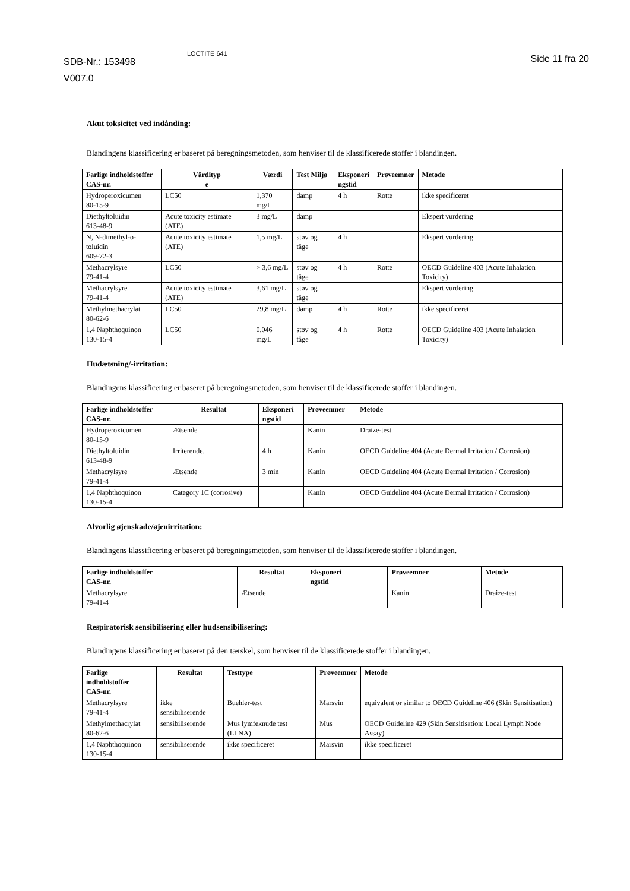SDB-Nr.: 153498
V007.0
LOCTITE 641 Side 11 fra 20
Akut toksicitet ved indånding:
Blandingens klassificering er baseret på beregningsmetoden, som henviser til de klassificerede stoffer i blandingen.
| Farlige indholdstoffer CAS-nr. | Värdityp e | Værdi | Test Miljø | Eksponeri ngstid | Prøveemner | Metode |
| --- | --- | --- | --- | --- | --- | --- |
| Hydroperoxicumen 80-15-9 | LC50 | 1,370 mg/L | damp | 4 h | Rotte | ikke specificeret |
| Diethyltoluidin 613-48-9 | Acute toxicity estimate (ATE) | 3 mg/L | damp | | | Ekspert vurdering |
| N, N-dimethyl-o-toluidin 609-72-3 | Acute toxicity estimate (ATE) | 1,5 mg/L | støv og tåge | 4 h | | Ekspert vurdering |
| Methacrylsyre 79-41-4 | LC50 | > 3,6 mg/L | støv og tåge | 4 h | Rotte | OECD Guideline 403 (Acute Inhalation Toxicity) |
| Methacrylsyre 79-41-4 | Acute toxicity estimate (ATE) | 3,61 mg/L | støv og tåge | | | Ekspert vurdering |
| Methylmethacrylat 80-62-6 | LC50 | 29,8 mg/L | damp | 4 h | Rotte | ikke specificeret |
| 1,4 Naphthoquinon 130-15-4 | LC50 | 0,046 mg/L | støv og tåge | 4 h | Rotte | OECD Guideline 403 (Acute Inhalation Toxicity) |
Hudætsning/-irritation:
Blandingens klassificering er baseret på beregningsmetoden, som henviser til de klassificerede stoffer i blandingen.
| Farlige indholdstoffer CAS-nr. | Resultat | Eksponeri ngstid | Prøveemner | Metode |
| --- | --- | --- | --- | --- |
| Hydroperoxicumen 80-15-9 | Ætsende | | Kanin | Draize-test |
| Diethyltoluidin 613-48-9 | Irriterende. | 4 h | Kanin | OECD Guideline 404 (Acute Dermal Irritation / Corrosion) |
| Methacrylsyre 79-41-4 | Ætsende | 3 min | Kanin | OECD Guideline 404 (Acute Dermal Irritation / Corrosion) |
| 1,4 Naphthoquinon 130-15-4 | Category 1C (corrosive) | | Kanin | OECD Guideline 404 (Acute Dermal Irritation / Corrosion) |
Alvorlig øjenskade/øjenirritation:
Blandingens klassificering er baseret på beregningsmetoden, som henviser til de klassificerede stoffer i blandingen.
| Farlige indholdstoffer CAS-nr. | Resultat | Eksponeri ngstid | Prøveemner | Metode |
| --- | --- | --- | --- | --- |
| Methacrylsyre 79-41-4 | Ætsende | | Kanin | Draize-test |
Respiratorisk sensibilisering eller hudsensibilisering:
Blandingens klassificering er baseret på den tærskel, som henviser til de klassificerede stoffer i blandingen.
| Farlige indholdstoffer CAS-nr. | Resultat | Testtype | Prøveemner | Metode |
| --- | --- | --- | --- | --- |
| Methacrylsyre 79-41-4 | ikke sensibiliserende | Buehler-test | Marsvin | equivalent or similar to OECD Guideline 406 (Skin Sensitisation) |
| Methylmethacrylat 80-62-6 | sensibiliserende | Mus lymfeknude test (LLNA) | Mus | OECD Guideline 429 (Skin Sensitisation: Local Lymph Node Assay) |
| 1,4 Naphthoquinon 130-15-4 | sensibiliserende | ikke specificeret | Marsvin | ikke specificeret |